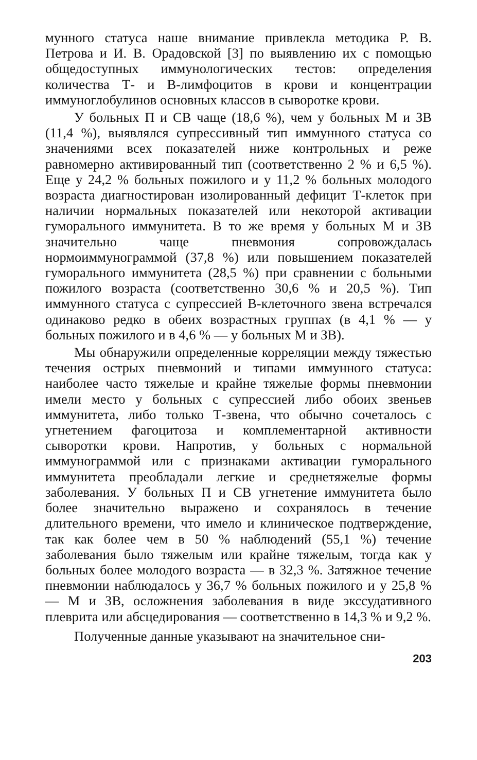мунного статуса наше внимание привлекла методика Р. В. Петрова и И. В. Орадовской [3] по выявлению их с помощью общедоступных иммунологических тестов: определения количества Т- и В-лимфоцитов в крови и концентрации иммуноглобулинов основных классов в сыворотке крови.
У больных П и СВ чаще (18,6 %), чем у больных М и ЗВ (11,4 %), выявлялся супрессивный тип иммунного статуса со значениями всех показателей ниже контрольных и реже равномерно активированный тип (соответственно 2 % и 6,5 %). Еще у 24,2 % больных пожилого и у 11,2 % больных молодого возраста диагностирован изолированный дефицит Т-клеток при наличии нормальных показателей или некоторой активации гуморального иммунитета. В то же время у больных М и ЗВ значительно чаще пневмония сопровождалась нормоиммунограммой (37,8 %) или повышением показателей гуморального иммунитета (28,5 %) при сравнении с больными пожилого возраста (соответственно 30,6 % и 20,5 %). Тип иммунного статуса с супрессией В-клеточного звена встречался одинаково редко в обеих возрастных группах (в 4,1 % — у больных пожилого и в 4,6 % — у больных М и ЗВ).
Мы обнаружили определенные корреляции между тяжестью течения острых пневмоний и типами иммунного статуса: наиболее часто тяжелые и крайне тяжелые формы пневмонии имели место у больных с супрессией либо обоих звеньев иммунитета, либо только Т-звена, что обычно сочеталось с угнетением фагоцитоза и комплементарной активности сыворотки крови. Напротив, у больных с нормальной иммунограммой или с признаками активации гуморального иммунитета преобладали легкие и среднетяжелые формы заболевания. У больных П и СВ угнетение иммунитета было более значительно выражено и сохранялось в течение длительного времени, что имело и клиническое подтверждение, так как более чем в 50 % наблюдений (55,1 %) течение заболевания было тяжелым или крайне тяжелым, тогда как у больных более молодого возраста — в 32,3 %. Затяжное течение пневмонии наблюдалось у 36,7 % больных пожилого и у 25,8 % — М и ЗВ, осложнения заболевания в виде экссудативного плеврита или абсцедирования — соответственно в 14,3 % и 9,2 %.
Полученные данные указывают на значительное сни-
203